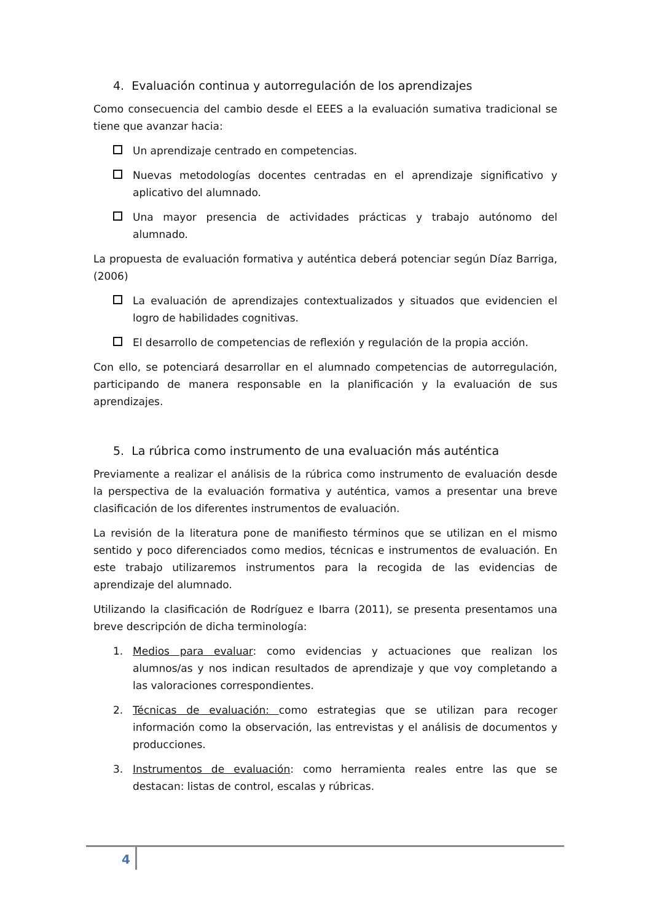4. Evaluación continua y autorregulación de los aprendizajes
Como consecuencia del cambio desde el EEES a la evaluación sumativa tradicional se tiene que avanzar hacia:
Un aprendizaje centrado en competencias.
Nuevas metodologías docentes centradas en el aprendizaje significativo y aplicativo del alumnado.
Una mayor presencia de actividades prácticas y trabajo autónomo del alumnado.
La propuesta de evaluación formativa y auténtica deberá potenciar según Díaz Barriga, (2006)
La evaluación de aprendizajes contextualizados y situados que evidencien el logro de habilidades cognitivas.
El desarrollo de competencias de reflexión y regulación de la propia acción.
Con ello, se potenciará desarrollar en el alumnado competencias de autorregulación, participando de manera responsable en la planificación y la evaluación de sus aprendizajes.
5. La rúbrica como instrumento de una evaluación más auténtica
Previamente a realizar el análisis de la rúbrica como instrumento de evaluación desde la perspectiva de la evaluación formativa y auténtica, vamos a presentar una breve clasificación de los diferentes instrumentos de evaluación.
La revisión de la literatura pone de manifiesto términos que se utilizan en el mismo sentido y poco diferenciados como medios, técnicas e instrumentos de evaluación. En este trabajo utilizaremos instrumentos para la recogida de las evidencias de aprendizaje del alumnado.
Utilizando la clasificación de Rodríguez e Ibarra (2011), se presenta presentamos una breve descripción de dicha terminología:
1. Medios para evaluar: como evidencias y actuaciones que realizan los alumnos/as y nos indican resultados de aprendizaje y que voy completando a las valoraciones correspondientes.
2. Técnicas de evaluación: como estrategias que se utilizan para recoger información como la observación, las entrevistas y el análisis de documentos y producciones.
3. Instrumentos de evaluación: como herramienta reales entre las que se destacan: listas de control, escalas y rúbricas.
4